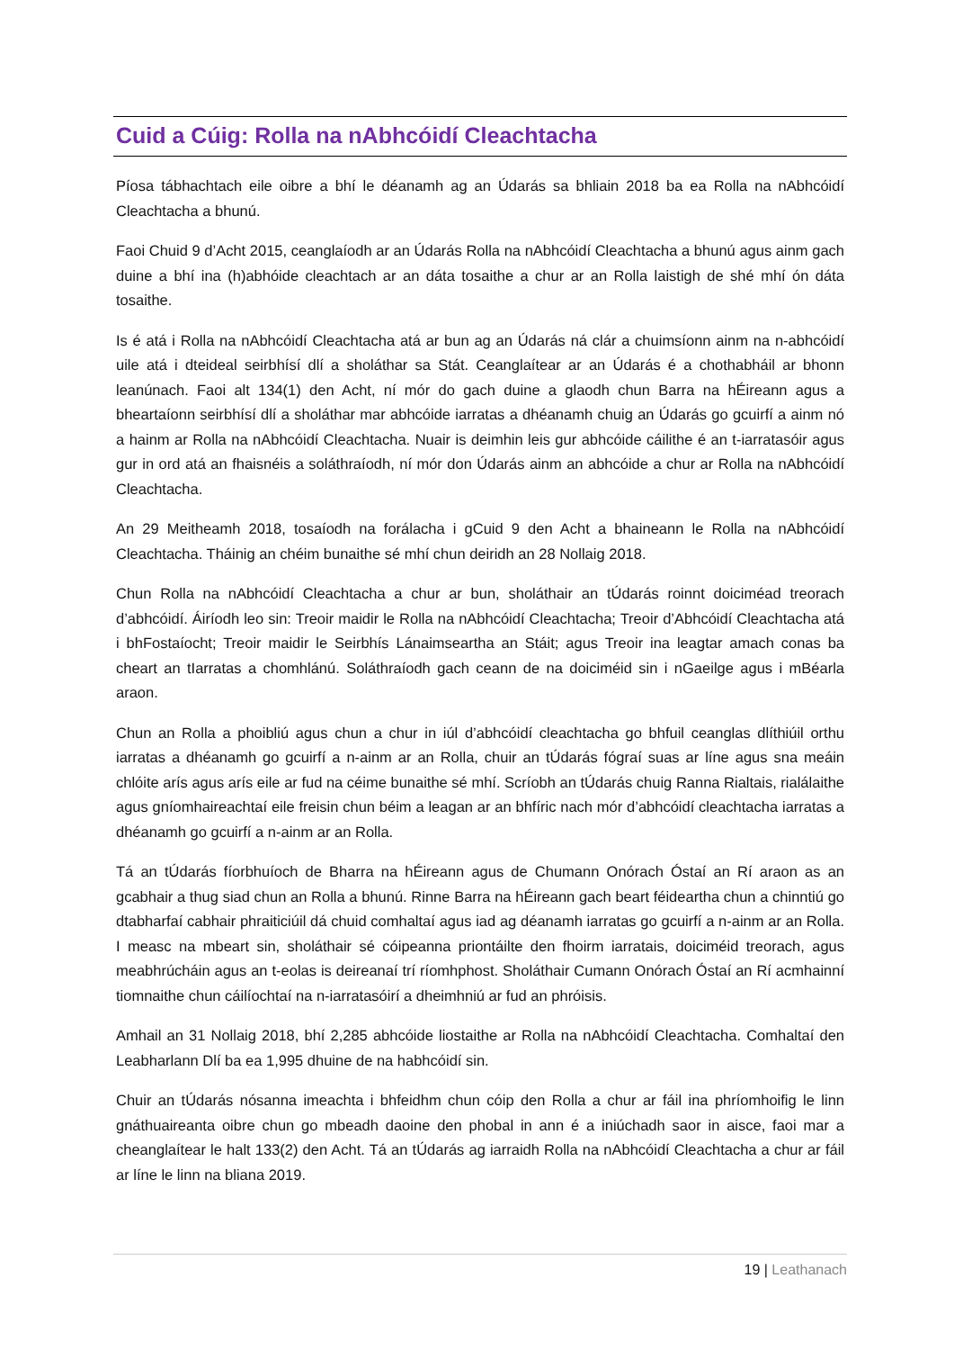Cuid a Cúig: Rolla na nAbhcóidí Cleachtacha
Píosa tábhachtach eile oibre a bhí le déanamh ag an Údarás sa bhliain 2018 ba ea Rolla na nAbhcóidí Cleachtacha a bhunú.
Faoi Chuid 9 d’Acht 2015, ceanglaíodh ar an Údarás Rolla na nAbhcóidí Cleachtacha a bhunú agus ainm gach duine a bhí ina (h)abhóide cleachtach ar an dáta tosaithe a chur ar an Rolla laistigh de shé mhí ón dáta tosaithe.
Is é atá i Rolla na nAbhcóidí Cleachtacha atá ar bun ag an Údarás ná clár a chuimsíonn ainm na n-abhcóidí uile atá i dteideal seirbhísí dlí a sholáthar sa Stát. Ceanglaítear ar an Údarás é a chothabháil ar bhonn leanúnach. Faoi alt 134(1) den Acht, ní mór do gach duine a glaodh chun Barra na hÉireann agus a bheartaíonn seirbhísí dlí a sholáthar mar abhcóide iarratas a dhéanamh chuig an Údarás go gcuirfí a ainm nó a hainm ar Rolla na nAbhcóidí Cleachtacha. Nuair is deimhin leis gur abhcóide cáilithe é an t-iarratasóir agus gur in ord atá an fhaisnéis a soláthraíodh, ní mór don Údarás ainm an abhcóide a chur ar Rolla na nAbhcóidí Cleachtacha.
An 29 Meitheamh 2018, tosaíodh na forálacha i gCuid 9 den Acht a bhaineann le Rolla na nAbhcóidí Cleachtacha. Tháinig an chéim bunaithe sé mhí chun deiridh an 28 Nollaig 2018.
Chun Rolla na nAbhcóidí Cleachtacha a chur ar bun, sholáthair an tÚdarás roinnt doiciméad treorach d’abhcóidí. Áiríodh leo sin: Treoir maidir le Rolla na nAbhcóidí Cleachtacha; Treoir d’Abhcóidí Cleachtacha atá i bhFostaíocht; Treoir maidir le Seirbhís Lánaimseartha an Stáit; agus Treoir ina leagtar amach conas ba cheart an tIarratas a chomhlánú. Soláthraíodh gach ceann de na doiciméid sin i nGaeilge agus i mBéarla araon.
Chun an Rolla a phoibliú agus chun a chur in iúl d’abhcóidí cleachtacha go bhfuil ceanglas dlíthiúil orthu iarratas a dhéanamh go gcuirfí a n-ainm ar an Rolla, chuir an tÚdarás fógraí suas ar líne agus sna meáin chlóite arís agus arís eile ar fud na céime bunaithe sé mhí. Scríobh an tÚdarás chuig Ranna Rialtais, rialálaithe agus gníomhaireachtaí eile freisin chun béim a leagan ar an bhfíric nach mór d’abhcóidí cleachtacha iarratas a dhéanamh go gcuirfí a n-ainm ar an Rolla.
Tá an tÚdarás fíorbhuíoch de Bharra na hÉireann agus de Chumann Onórach Óstaí an Rí araon as an gcabhair a thug siad chun an Rolla a bhunú. Rinne Barra na hÉireann gach beart féideartha chun a chinntiú go dtabharfaí cabhair phraiticiúil dá chuid comhaltaí agus iad ag déanamh iarratas go gcuirfí a n-ainm ar an Rolla. I measc na mbeart sin, sholáthair sé cóipeanna priontáilte den fhoirm iarratais, doiciméid treorach, agus meabhrúcháin agus an t-eolas is deireanaí trí ríomhphost. Sholáthair Cumann Onórach Óstaí an Rí acmhainní tiomnaithe chun cáilíochtaí na n-iarratasóirí a dheimhniú ar fud an phróisis.
Amhail an 31 Nollaig 2018, bhí 2,285 abhcóide liostaithe ar Rolla na nAbhcóidí Cleachtacha. Comhaltaí den Leabharlann Dlí ba ea 1,995 dhuine de na habhcóidí sin.
Chuir an tÚdarás nósanna imeachta i bhfeidhm chun cóip den Rolla a chur ar fáil ina phríomhoifig le linn gnáthuaireanta oibre chun go mbeadh daoine den phobal in ann é a iniúchadh saor in aisce, faoi mar a cheanglaítear le halt 133(2) den Acht. Tá an tÚdarás ag iarraidh Rolla na nAbhcóidí Cleachtacha a chur ar fáil ar líne le linn na bliana 2019.
19 | Leathanach